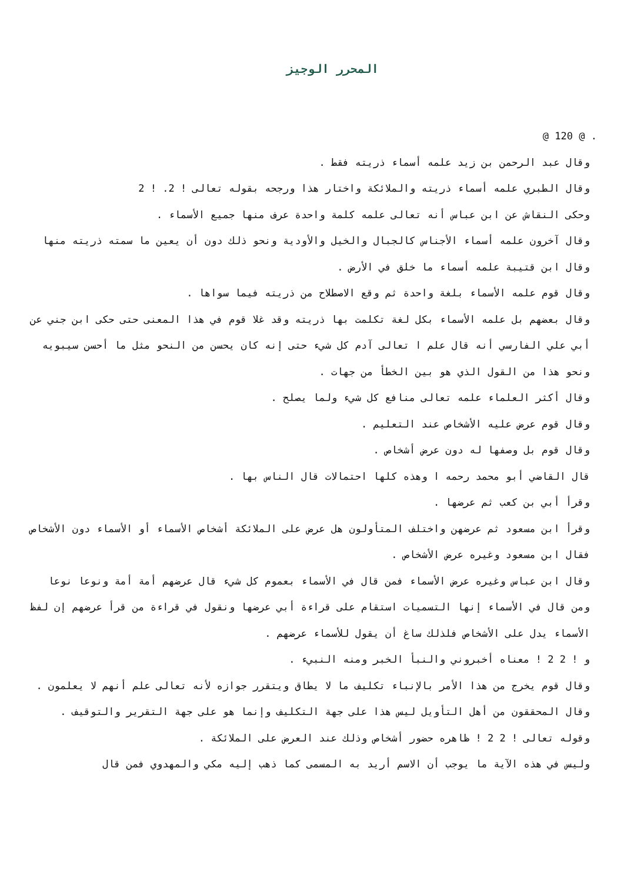المحرر الوجيز
. @ 120 @
وقال عبد الرحمن بن زيد علمه أسماء ذريته فقط .
وقال الطبري علمه أسماء ذريته والملائكة واختار هذا ورجحه بقوله تعالى ! 2. ! 2
وحكى النقاش عن ابن عباس أنه تعالى علمه كلمة واحدة عرف منها جميع الأسماء .
وقال آخرون علمه أسماء الأجناس كالجبال والخيل والأودية ونحو ذلك دون أن يعين ما سمته ذريته منها وقال ابن قتيبة علمه أسماء ما خلق في الأرض .
وقال قوم علمه الأسماء بلغة واحدة ثم وقع الاصطلاح من ذريته فيما سواها .
وقال بعضهم بل علمه الأسماء بكل لغة تكلمت بها ذريته وقد غلا قوم في هذا المعنى حتى حكى ابن جني عن أبي علي الفارسي أنه قال علم ا تعالى آدم كل شيء حتى إنه كان يحسن من النحو مثل ما أحسن سيبويه ونحو هذا من القول الذي هو بين الخطأ من جهات .
وقال أكثر العلماء علمه تعالى منافع كل شيء ولما يصلح .
وقال قوم عرض عليه الأشخاص عند التعليم .
وقال قوم بل وصفها له دون عرض أشخاص .
قال القاضي أبو محمد رحمه ا وهذه كلها احتمالات قال الناس بها .
وقرأ أبي بن كعب ثم عرضها .
وقرأ ابن مسعود ثم عرضهن واختلف المتأولون هل عرض على الملائكة أشخاص الأسماء أو الأسماء دون الأشخاص فقال ابن مسعود وغيره عرض الأشخاص .
وقال ابن عباس وغيره عرض الأسماء فمن قال في الأسماء بعموم كل شيء قال عرضهم أمة أمة ونوعا نوعا ومن قال في الأسماء إنها التسميات استقام على قراءة أبي عرضها ونقول في قراءة من قرأ عرضهم إن لفظ الأسماء يدل على الأشخاص فلذلك ساغ أن يقول للأسماء عرضهم .
و ! 2 2 ! معناه أخبروني والنبأ الخبر ومنه النبيء .
وقال قوم يخرج من هذا الأمر بالإنباء تكليف ما لا يطاق ويتقرر جوازه لأنه تعالى علم أنهم لا يعلمون .
وقال المحققون من أهل التأويل ليس هذا على جهة التكليف وإنما هو على جهة التقرير والتوقيف .
وقوله تعالى ! 2 2 ! ظاهره حضور أشخاص وذلك عند العرض على الملائكة .
وليس في هذه الآية ما يوجب أن الاسم أريد به المسمى كما ذهب إليه مكي والمهدوي فمن قال